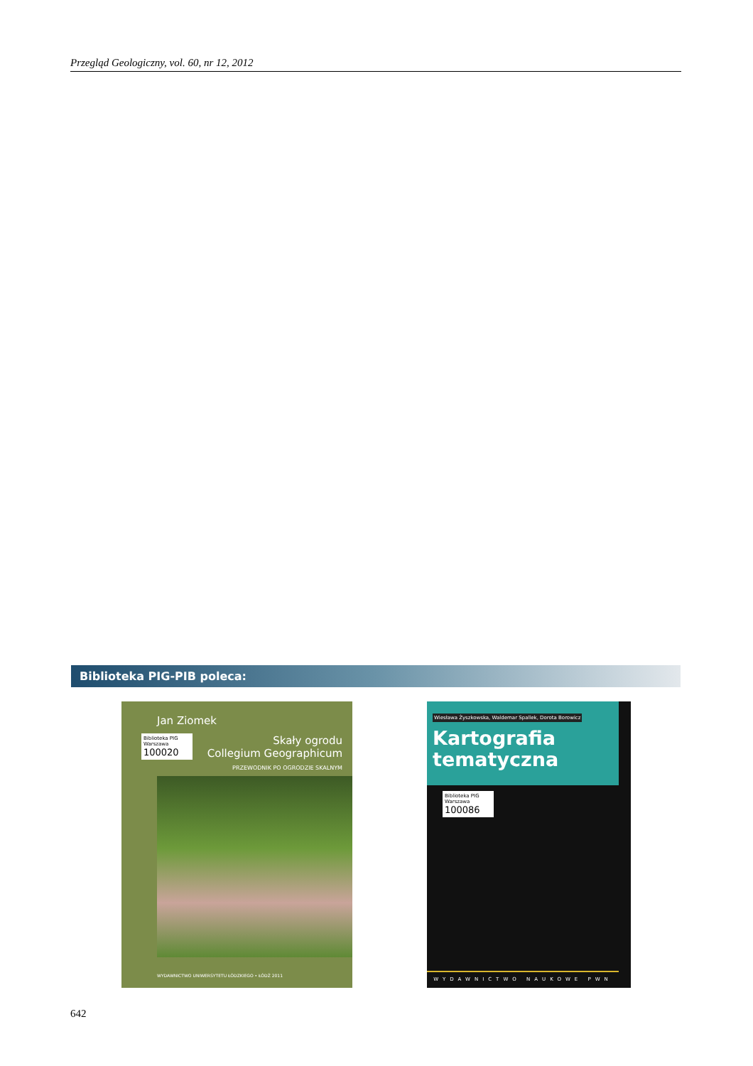Przegląd Geologiczny, vol. 60, nr 12, 2012
Biblioteka PIG-PIB poleca:
Jan Ziomek
Biblioteka PIG Warszawa
100020
Skały ogrodu
Collegium Geographicum
PRZEWODNIK PO OGRODZIE SKALNYM
WYDAWNICTWO UNIWERSYTETU ŁÓDZKIEGO • ŁÓDŹ 2011
Wiesława Żyszkowska, Waldemar Spallek, Dorota Borowicz
Kartografia
tematyczna
Biblioteka PIG Warszawa
100086
WYDAWNICTWO NAUKOWE PWN
642